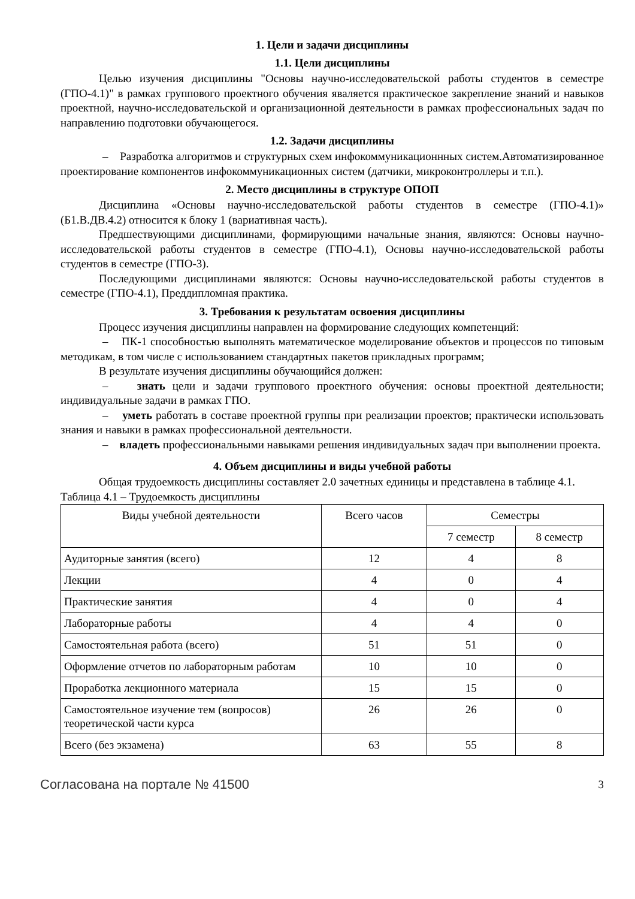1. Цели и задачи дисциплины
1.1. Цели дисциплины
Целью изучения дисциплины "Основы научно-исследовательской работы студентов в семестре (ГПО-4.1)" в рамках группового проектного обучения яваляется практическое закрепление знаний и навыков проектной, научно-исследовательской и организационной деятельности в рамках профессиональных задач по направлению подготовки обучающегося.
1.2. Задачи дисциплины
– Разработка алгоритмов и структурных схем инфокоммуникационнных систем.Автоматизированное проектирование компонентов инфокоммуникационных систем (датчики, микроконтроллеры и т.п.).
2. Место дисциплины в структуре ОПОП
Дисциплина «Основы научно-исследовательской работы студентов в семестре (ГПО-4.1)» (Б1.В.ДВ.4.2) относится к блоку 1 (вариативная часть).
Предшествующими дисциплинами, формирующими начальные знания, являются: Основы научно-исследовательской работы студентов в семестре (ГПО-4.1), Основы научно-исследовательской работы студентов в семестре (ГПО-3).
Последующими дисциплинами являются: Основы научно-исследовательской работы студентов в семестре (ГПО-4.1), Преддипломная практика.
3. Требования к результатам освоения дисциплины
Процесс изучения дисциплины направлен на формирование следующих компетенций:
– ПК-1 способностью выполнять математическое моделирование объектов и процессов по типовым методикам, в том числе с использованием стандартных пакетов прикладных программ;
В результате изучения дисциплины обучающийся должен:
– знать цели и задачи группового проектного обучения: основы проектной деятельности; индивидуальные задачи в рамках ГПО.
– уметь работать в составе проектной группы при реализации проектов; практически использовать знания и навыки в рамках профессиональной деятельности.
– владеть профессиональными навыками решения индивидуальных задач при выполнении проекта.
4. Объем дисциплины и виды учебной работы
Общая трудоемкость дисциплины составляет 2.0 зачетных единицы и представлена в таблице 4.1.
Таблица 4.1 – Трудоемкость дисциплины
| Виды учебной деятельности | Всего часов | Семестры | |
| --- | --- | --- | --- |
| | | 7 семестр | 8 семестр |
| Аудиторные занятия (всего) | 12 | 4 | 8 |
| Лекции | 4 | 0 | 4 |
| Практические занятия | 4 | 0 | 4 |
| Лабораторные работы | 4 | 4 | 0 |
| Самостоятельная работа (всего) | 51 | 51 | 0 |
| Оформление отчетов по лабораторным работам | 10 | 10 | 0 |
| Проработка лекционного материала | 15 | 15 | 0 |
| Самостоятельное изучение тем (вопросов) теоретической части курса | 26 | 26 | 0 |
| Всего (без экзамена) | 63 | 55 | 8 |
Согласована на портале № 41500 3